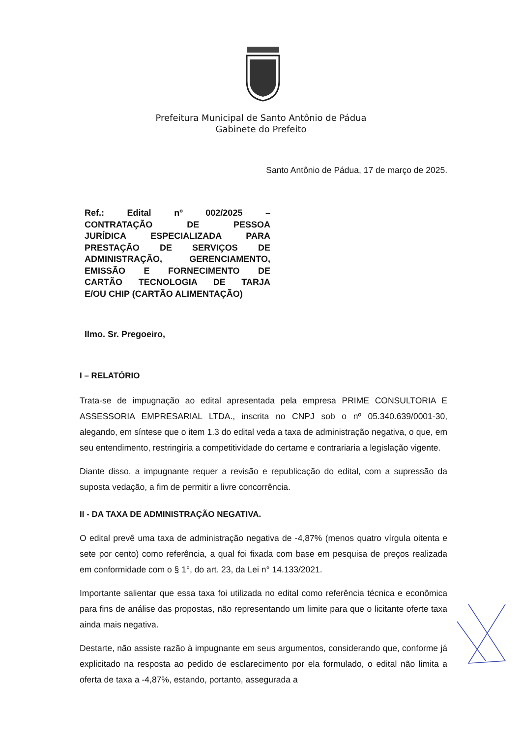Prefeitura Municipal de Santo Antônio de Pádua
Gabinete do Prefeito
Santo Antônio de Pádua, 17 de março de 2025.
Ref.: Edital nº 002/2025 –
CONTRATAÇÃO DE PESSOA
JURÍDICA ESPECIALIZADA PARA
PRESTAÇÃO DE SERVIÇOS DE
ADMINISTRAÇÃO, GERENCIAMENTO,
EMISSÃO E FORNECIMENTO DE
CARTÃO TECNOLOGIA DE TARJA
E/OU CHIP (CARTÃO ALIMENTAÇÃO)
Ilmo. Sr. Pregoeiro,
I – RELATÓRIO
Trata-se de impugnação ao edital apresentada pela empresa PRIME CONSULTORIA E ASSESSORIA EMPRESARIAL LTDA., inscrita no CNPJ sob o nº 05.340.639/0001-30, alegando, em síntese que o item 1.3 do edital veda a taxa de administração negativa, o que, em seu entendimento, restringiria a competitividade do certame e contrariaria a legislação vigente.
Diante disso, a impugnante requer a revisão e republicação do edital, com a supressão da suposta vedação, a fim de permitir a livre concorrência.
II - DA TAXA DE ADMINISTRAÇÃO NEGATIVA.
O edital prevê uma taxa de administração negativa de -4,87% (menos quatro vírgula oitenta e sete por cento) como referência, a qual foi fixada com base em pesquisa de preços realizada em conformidade com o § 1°, do art. 23, da Lei n° 14.133/2021.
Importante salientar que essa taxa foi utilizada no edital como referência técnica e econômica para fins de análise das propostas, não representando um limite para que o licitante oferte taxa ainda mais negativa.
Destarte, não assiste razão à impugnante em seus argumentos, considerando que, conforme já explicitado na resposta ao pedido de esclarecimento por ela formulado, o edital não limita a oferta de taxa a -4,87%, estando, portanto, assegurada a